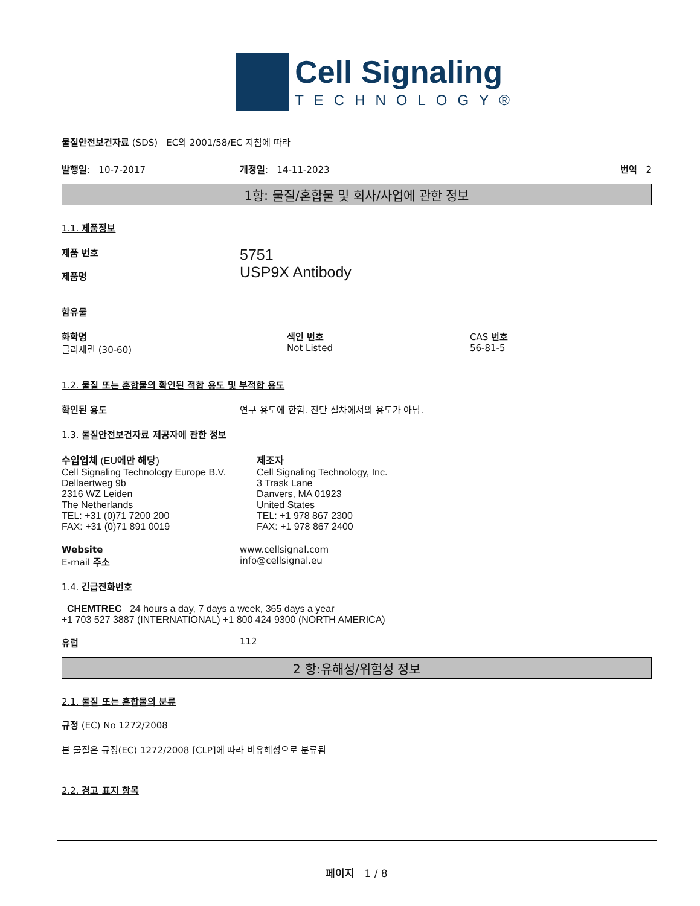Cell Signaling
TECHNOLOGY®
물질안전보건자료 (SDS) EC의 2001/58/EC 지침에 따라
발행일: 10-7-2017 개정일: 14-11-2023 번역 2
1항: 물질/혼합물 및 회사/사업에 관한 정보
1.1. 제품정보
제품 번호
제품명
5751
USP9X Antibody
함유물
화학명
글리세린 (30-60)
색인 번호
Not Listed
CAS 번호
56-81-5
1.2. 물질 또는 혼합물의 확인된 적합 용도 및 부적합 용도
확인된 용도 연구 용도에 한함. 진단 절차에서의 용도가 아님.
1.3. 물질안전보건자료 제공자에 관한 정보
수입업체 (EU에만 해당)
Cell Signaling Technology Europe B.V.
Dellaertweg 9b
2316 WZ Leiden
The Netherlands
TEL: +31 (0)71 7200 200
FAX: +31 (0)71 891 0019
제조자
Cell Signaling Technology, Inc.
3 Trask Lane
Danvers, MA 01923
United States
TEL: +1 978 867 2300
FAX: +1 978 867 2400
Website
E-mail 주소
www.cellsignal.com
info@cellsignal.eu
1.4. 긴급전화번호
CHEMTREC 24 hours a day, 7 days a week, 365 days a year
+1 703 527 3887 (INTERNATIONAL) +1 800 424 9300 (NORTH AMERICA)
유럽 112
2 항:유해성/위험성 정보
2.1. 물질 또는 혼합물의 분류
규정 (EC) No 1272/2008
본 물질은 규정(EC) 1272/2008 [CLP]에 따라 비유해성으로 분류됨
2.2. 경고 표지 항목
페이지 1 / 8